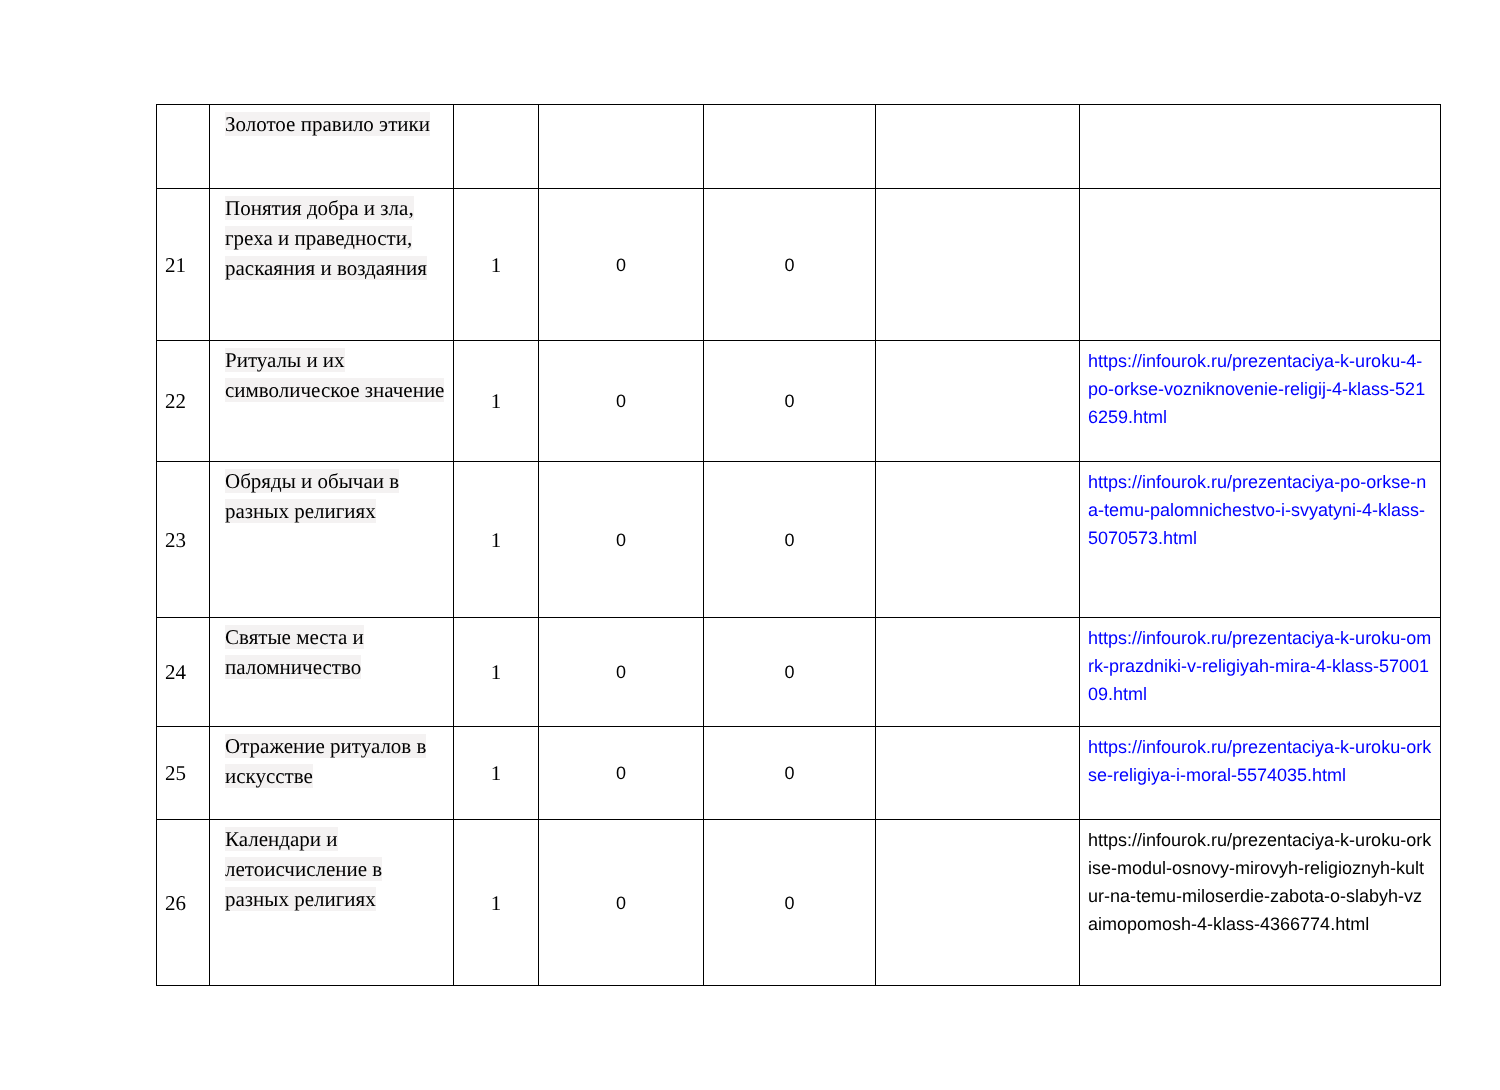| | Золотое правило этики | | | | | |
| 21 | Понятия добра и зла, греха и праведности, раскаяния и воздаяния | 1 | 0 | 0 | | |
| 22 | Ритуалы и их символическое значение | 1 | 0 | 0 | | https://infourok.ru/prezentaciya-k-uroku-4-po-orkse-vozniknovenie-religij-4-klass-5216259.html |
| 23 | Обряды и обычаи в разных религиях | 1 | 0 | 0 | | https://infourok.ru/prezentaciya-po-orkse-na-temu-palomnichestvo-i-svyatyni-4-klass-5070573.html |
| 24 | Святые места и паломничество | 1 | 0 | 0 | | https://infourok.ru/prezentaciya-k-uroku-omrk-prazdniki-v-religiyah-mira-4-klass-5700109.html |
| 25 | Отражение ритуалов в искусстве | 1 | 0 | 0 | | https://infourok.ru/prezentaciya-k-uroku-orkse-religiya-i-moral-5574035.html |
| 26 | Календари и летоисчисление в разных религиях | 1 | 0 | 0 | | https://infourok.ru/prezentaciya-k-uroku-orkise-modul-osnovy-mirovyh-religioznyh-kultur-na-temu-miloserdie-zabota-o-slabyh-vzaimopomosh-4-klass-4366774.html |